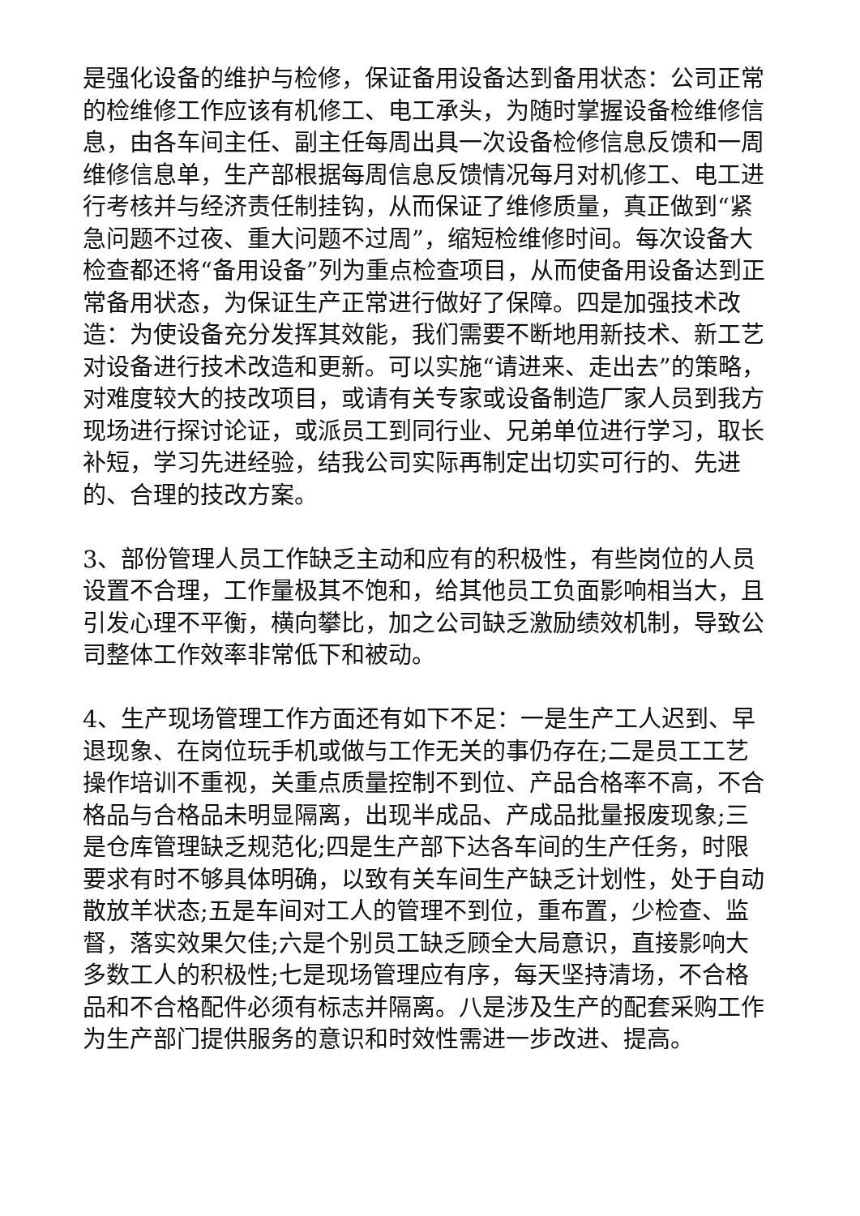是强化设备的维护与检修，保证备用设备达到备用状态：公司正常的检维修工作应该有机修工、电工承头，为随时掌握设备检维修信息，由各车间主任、副主任每周出具一次设备检修信息反馈和一周维修信息单，生产部根据每周信息反馈情况每月对机修工、电工进行考核并与经济责任制挂钩，从而保证了维修质量，真正做到“紧急问题不过夜、重大问题不过周”，缩短检维修时间。每次设备大检查都还将“备用设备”列为重点检查项目，从而使备用设备达到正常备用状态，为保证生产正常进行做好了保障。四是加强技术改造：为使设备充分发挥其效能，我们需要不断地用新技术、新工艺对设备进行技术改造和更新。可以实施“请进来、走出去”的策略，对难度较大的技改项目，或请有关专家或设备制造厂家人员到我方现场进行探讨论证，或派员工到同行业、兄弟单位进行学习，取长补短，学习先进经验，结我公司实际再制定出切实可行的、先进的、合理的技改方案。
3、部份管理人员工作缺乏主动和应有的积极性，有些岗位的人员设置不合理，工作量极其不饱和，给其他员工负面影响相当大，且引发心理不平衡，横向攀比，加之公司缺乏激励绩效机制，导致公司整体工作效率非常低下和被动。
4、生产现场管理工作方面还有如下不足：一是生产工人迟到、早退现象、在岗位玩手机或做与工作无关的事仍存在;二是员工工艺操作培训不重视，关重点质量控制不到位、产品合格率不高，不合格品与合格品未明显隔离，出现半成品、产成品批量报废现象;三是仓库管理缺乏规范化;四是生产部下达各车间的生产任务，时限要求有时不够具体明确，以致有关车间生产缺乏计划性，处于自动散放羊状态;五是车间对工人的管理不到位，重布置，少检查、监督，落实效果欠佳;六是个别员工缺乏顾全大局意识，直接影响大多数工人的积极性;七是现场管理应有序，每天坚持清场，不合格品和不合格配件必须有标志并隔离。八是涉及生产的配套采购工作为生产部门提供服务的意识和时效性需进一步改进、提高。